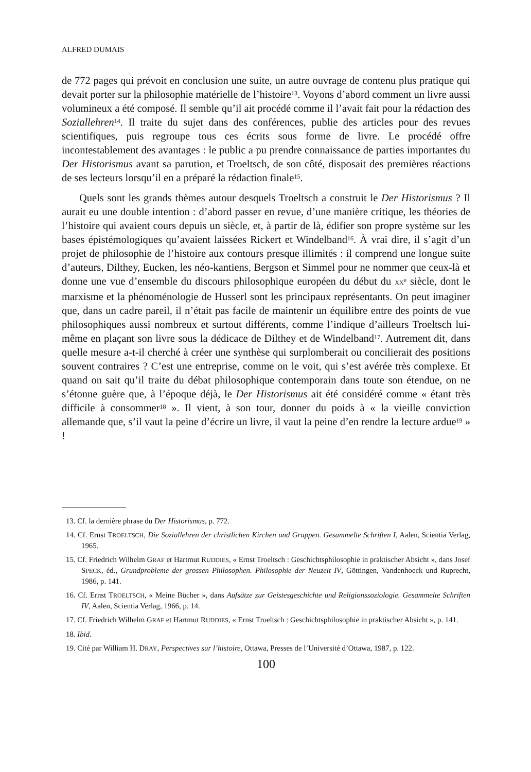ALFRED DUMAIS
de 772 pages qui prévoit en conclusion une suite, un autre ouvrage de contenu plus pratique qui devait porter sur la philosophie matérielle de l’histoire<sup>13</sup>. Voyons d’abord comment un livre aussi volumineux a été composé. Il semble qu’il ait procédé comme il l’avait fait pour la rédaction des Soziallehren<sup>14</sup>. Il traite du sujet dans des conférences, publie des articles pour des revues scientifiques, puis regroupe tous ces écrits sous forme de livre. Le procédé offre incontestablement des avantages : le public a pu prendre connaissance de parties importantes du Der Historismus avant sa parution, et Troeltsch, de son côté, disposait des premières réactions de ses lecteurs lorsqu’il en a préparé la rédaction finale<sup>15</sup>.
Quels sont les grands thèmes autour desquels Troeltsch a construit le Der Historismus ? Il aurait eu une double intention : d’abord passer en revue, d’une manière critique, les théories de l’histoire qui avaient cours depuis un siècle, et, à partir de là, édifier son propre système sur les bases épistémologiques qu’avaient laissées Rickert et Windelband<sup>16</sup>. À vrai dire, il s’agit d’un projet de philosophie de l’histoire aux contours presque illimités : il comprend une longue suite d’auteurs, Dilthey, Eucken, les néo-kantiens, Bergson et Simmel pour ne nommer que ceux-là et donne une vue d’ensemble du discours philosophique européen du début du XX<sup>e</sup> siècle, dont le marxisme et la phénoménologie de Husserl sont les principaux représentants. On peut imaginer que, dans un cadre pareil, il n’était pas facile de maintenir un équilibre entre des points de vue philosophiques aussi nombreux et surtout différents, comme l’indique d’ailleurs Troeltsch lui-même en plaçant son livre sous la dédicace de Dilthey et de Windelband<sup>17</sup>. Autrement dit, dans quelle mesure a-t-il cherché à créer une synthèse qui surplomberait ou concilierait des positions souvent contraires ? C’est une entreprise, comme on le voit, qui s’est avérée très complexe. Et quand on sait qu’il traite du débat philosophique contemporain dans toute son étendue, on ne s’étonne guère que, à l’époque déjà, le Der Historismus ait été considéré comme « étant très difficile à consommer<sup>18</sup> ». Il vient, à son tour, donner du poids à « la vieille conviction allemande que, s’il vaut la peine d’écrire un livre, il vaut la peine d’en rendre la lecture ardue<sup>19</sup> » !
13. Cf. la dernière phrase du Der Historismus, p. 772.
14. Cf. Ernst TROELTSCH, Die Soziallehren der christlichen Kirchen und Gruppen. Gesammelte Schriften I, Aalen, Scientia Verlag, 1965.
15. Cf. Friedrich Wilhelm GRAF et Hartmut RUDDIES, « Ernst Troeltsch : Geschichtsphilosophie in praktischer Absicht », dans Josef SPECK, éd., Grundprobleme der grossen Philosophen. Philosophie der Neuzeit IV, Göttingen, Vandenhoeck und Ruprecht, 1986, p. 141.
16. Cf. Ernst TROELTSCH, « Meine Bücher », dans Aufsätze zur Geistesgeschichte und Religionssoziologie. Gesammelte Schriften IV, Aalen, Scientia Verlag, 1966, p. 14.
17. Cf. Friedrich Wilhelm GRAF et Hartmut RUDDIES, « Ernst Troeltsch : Geschichtsphilosophie in praktischer Absicht », p. 141.
18. Ibid.
19. Cité par William H. DRAY, Perspectives sur l’histoire, Ottawa, Presses de l’Université d’Ottawa, 1987, p. 122.
100